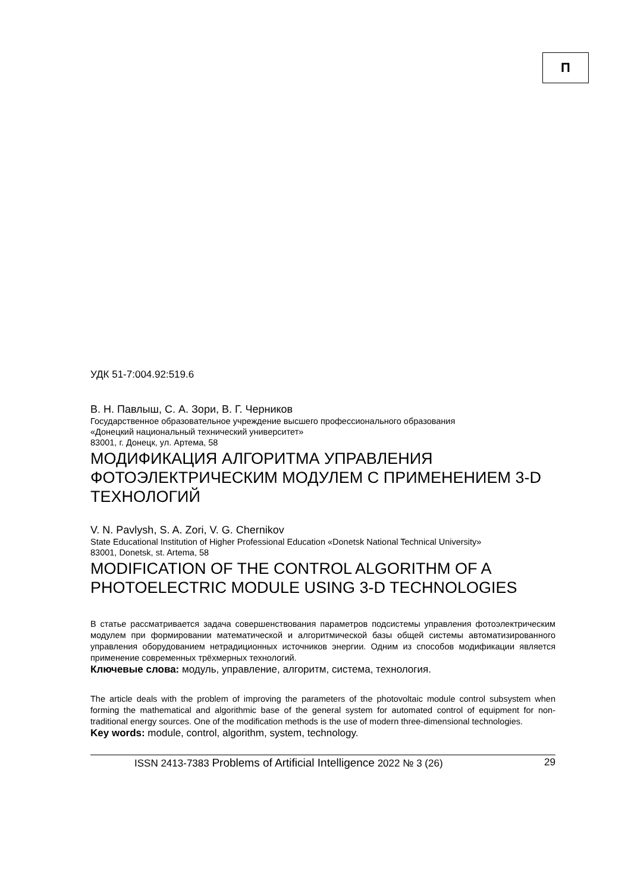П
УДК 51-7:004.92:519.6
В. Н. Павлыш, С. А. Зори, В. Г. Черников
Государственное образовательное учреждение высшего профессионального образования
«Донецкий национальный технический университет»
83001, г. Донецк, ул. Артема, 58
МОДИФИКАЦИЯ АЛГОРИТМА УПРАВЛЕНИЯ ФОТОЭЛЕКТРИЧЕСКИМ МОДУЛЕМ С ПРИМЕНЕНИЕМ 3-D ТЕХНОЛОГИЙ
V. N. Pavlysh, S. A. Zori, V. G. Chernikov
State Educational Institution of Higher Professional Education «Donetsk National Technical University»
83001, Donetsk, st. Artema, 58
MODIFICATION OF THE CONTROL ALGORITHM OF A PHOTOELECTRIC MODULE USING 3-D TECHNOLOGIES
В статье рассматривается задача совершенствования параметров подсистемы управления фотоэлектрическим модулем при формировании математической и алгоритмической базы общей системы автоматизированного управления оборудованием нетрадиционных источников энергии. Одним из способов модификации является применение современных трёхмерных технологий.
Ключевые слова: модуль, управление, алгоритм, система, технология.
The article deals with the problem of improving the parameters of the photovoltaic module control subsystem when forming the mathematical and algorithmic base of the general system for automated control of equipment for non-traditional energy sources. One of the modification methods is the use of modern three-dimensional technologies.
Key words: module, control, algorithm, system, technology.
ISSN 2413-7383 Problems of Artificial Intelligence 2022 № 3 (26) 29